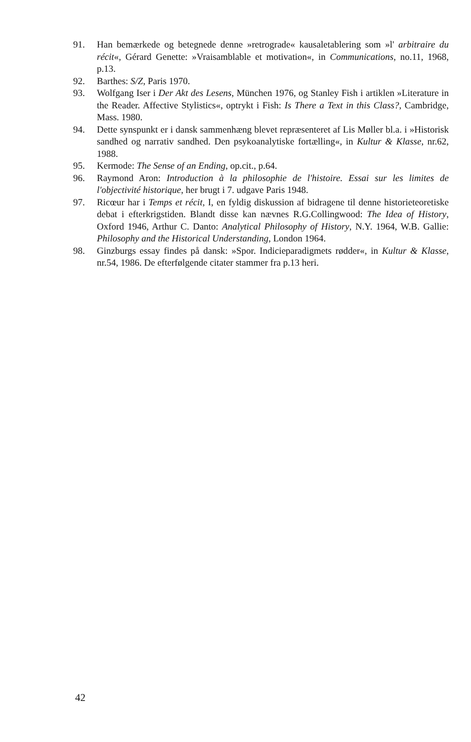91. Han bemærkede og betegnede denne »retrograde« kausaletablering som »l' arbitraire du récit«, Gérard Genette: »Vraisamblable et motivation«, in Communications, no.11, 1968, p.13.
92. Barthes: S/Z, Paris 1970.
93. Wolfgang Iser i Der Akt des Lesens, München 1976, og Stanley Fish i artiklen »Literature in the Reader. Affective Stylistics«, optrykt i Fish: Is There a Text in this Class?, Cambridge, Mass. 1980.
94. Dette synspunkt er i dansk sammenhæng blevet repræsenteret af Lis Møller bl.a. i »Historisk sandhed og narrativ sandhed. Den psykoanalytiske fortælling«, in Kultur & Klasse, nr.62, 1988.
95. Kermode: The Sense of an Ending, op.cit., p.64.
96. Raymond Aron: Introduction à la philosophie de l'histoire. Essai sur les limites de l'objectivité historique, her brugt i 7. udgave Paris 1948.
97. Ricœur har i Temps et récit, I, en fyldig diskussion af bidragene til denne historieteoretiske debat i efterkrigstiden. Blandt disse kan nævnes R.G.Collingwood: The Idea of History, Oxford 1946, Arthur C. Danto: Analytical Philosophy of History, N.Y. 1964, W.B. Gallie: Philosophy and the Historical Understanding, London 1964.
98. Ginzburgs essay findes på dansk: »Spor. Indicieparadigmets rødder«, in Kultur & Klasse, nr.54, 1986. De efterfølgende citater stammer fra p.13 heri.
42